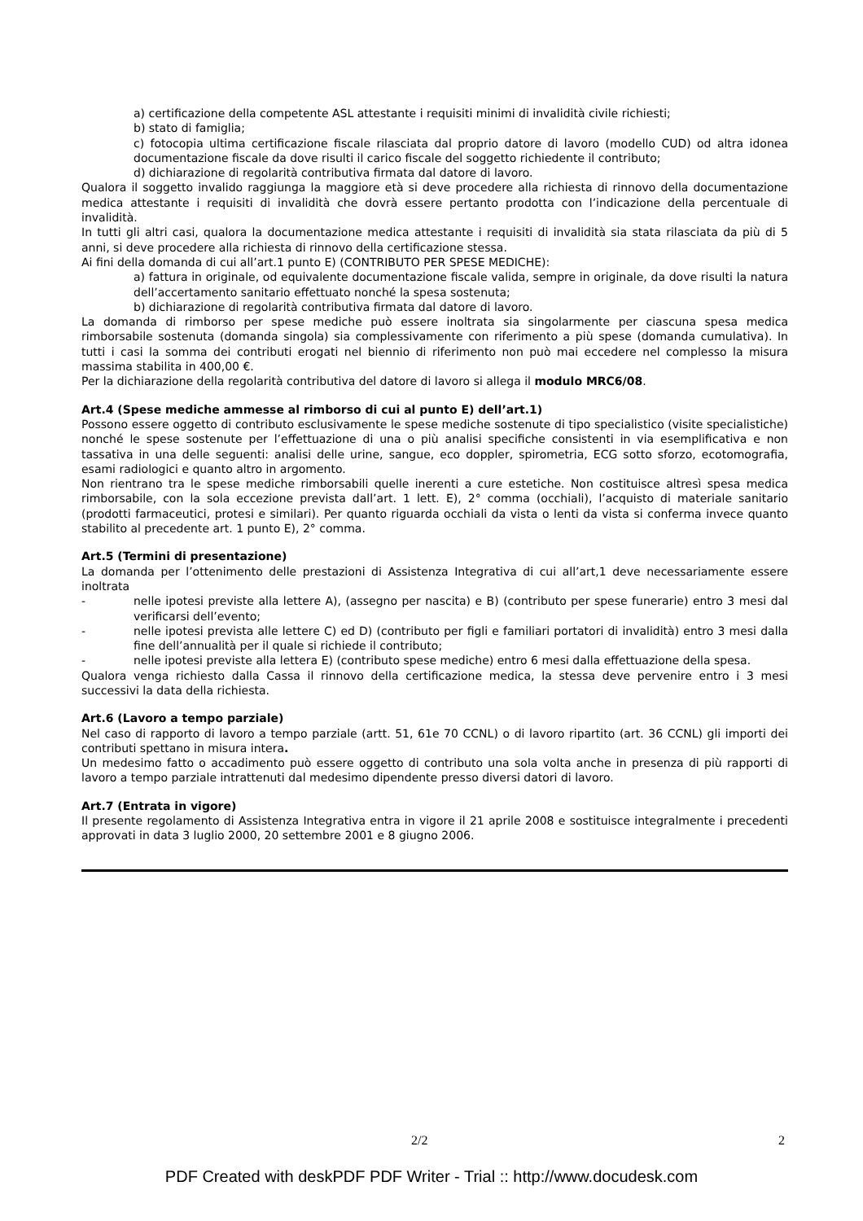a) certificazione della competente ASL attestante i requisiti minimi di invalidità civile richiesti;
b) stato di famiglia;
c) fotocopia ultima certificazione fiscale rilasciata dal proprio datore di lavoro (modello CUD) od altra idonea documentazione fiscale da dove risulti il carico fiscale del soggetto richiedente il contributo;
d) dichiarazione di regolarità contributiva firmata dal datore di lavoro.
Qualora il soggetto invalido raggiunga la maggiore età si deve procedere alla richiesta di rinnovo della documentazione medica attestante i requisiti di invalidità che dovrà essere pertanto prodotta con l’indicazione della percentuale di invalidità.
In tutti gli altri casi, qualora la documentazione medica attestante i requisiti di invalidità sia stata rilasciata da più di 5 anni, si deve procedere alla richiesta di rinnovo della certificazione stessa.
Ai fini della domanda di cui all’art.1 punto E) (CONTRIBUTO PER SPESE MEDICHE):
a) fattura in originale, od equivalente documentazione fiscale valida, sempre in originale, da dove risulti la natura dell’accertamento sanitario effettuato nonché la spesa sostenuta;
b) dichiarazione di regolarità contributiva firmata dal datore di lavoro.
La domanda di rimborso per spese mediche può essere inoltrata sia singolarmente per ciascuna spesa medica rimborsabile sostenuta (domanda singola) sia complessivamente con riferimento a più spese (domanda cumulativa). In tutti i casi la somma dei contributi erogati nel biennio di riferimento non può mai eccedere nel complesso la misura massima stabilita in 400,00 €.
Per la dichiarazione della regolarità contributiva del datore di lavoro si allega il modulo MRC6/08.
Art.4 (Spese mediche ammesse al rimborso di cui al punto E) dell’art.1)
Possono essere oggetto di contributo esclusivamente le spese mediche sostenute di tipo specialistico (visite specialistiche) nonché le spese sostenute per l’effettuazione di una o più analisi specifiche consistenti in via esemplificativa e non tassativa in una delle seguenti: analisi delle urine, sangue, eco doppler, spirometria, ECG sotto sforzo, ecotomografia, esami radiologici e quanto altro in argomento.
Non rientrano tra le spese mediche rimborsabili quelle inerenti a cure estetiche. Non costituisce altresì spesa medica rimborsabile, con la sola eccezione prevista dall’art. 1 lett. E), 2° comma (occhiali), l’acquisto di materiale sanitario (prodotti farmaceutici, protesi e similari). Per quanto riguarda occhiali da vista o lenti da vista si conferma invece quanto stabilito al precedente art. 1 punto E), 2° comma.
Art.5 (Termini di presentazione)
La domanda per l’ottenimento delle prestazioni di Assistenza Integrativa di cui all’art,1 deve necessariamente essere inoltrata
- nelle ipotesi previste alla lettere A), (assegno per nascita) e B) (contributo per spese funerarie) entro 3 mesi dal verificarsi dell’evento;
- nelle ipotesi prevista alle lettere C) ed D) (contributo per figli e familiari portatori di invalidità) entro 3 mesi dalla fine dell’annualità per il quale si richiede il contributo;
- nelle ipotesi previste alla lettera E) (contributo spese mediche) entro 6 mesi dalla effettuazione della spesa.
Qualora venga richiesto dalla Cassa il rinnovo della certificazione medica, la stessa deve pervenire entro i 3 mesi successivi la data della richiesta.
Art.6 (Lavoro a tempo parziale)
Nel caso di rapporto di lavoro a tempo parziale (artt. 51, 61e 70 CCNL) o di lavoro ripartito (art. 36 CCNL) gli importi dei contributi spettano in misura intera.
Un medesimo fatto o accadimento può essere oggetto di contributo una sola volta anche in presenza di più rapporti di lavoro a tempo parziale intrattenuti dal medesimo dipendente presso diversi datori di lavoro.
Art.7 (Entrata in vigore)
Il presente regolamento di Assistenza Integrativa entra in vigore il 21 aprile 2008 e sostituisce integralmente i precedenti approvati in data 3 luglio 2000, 20 settembre 2001 e 8 giugno 2006.
2/2 2
PDF Created with deskPDF PDF Writer - Trial :: http://www.docudesk.com